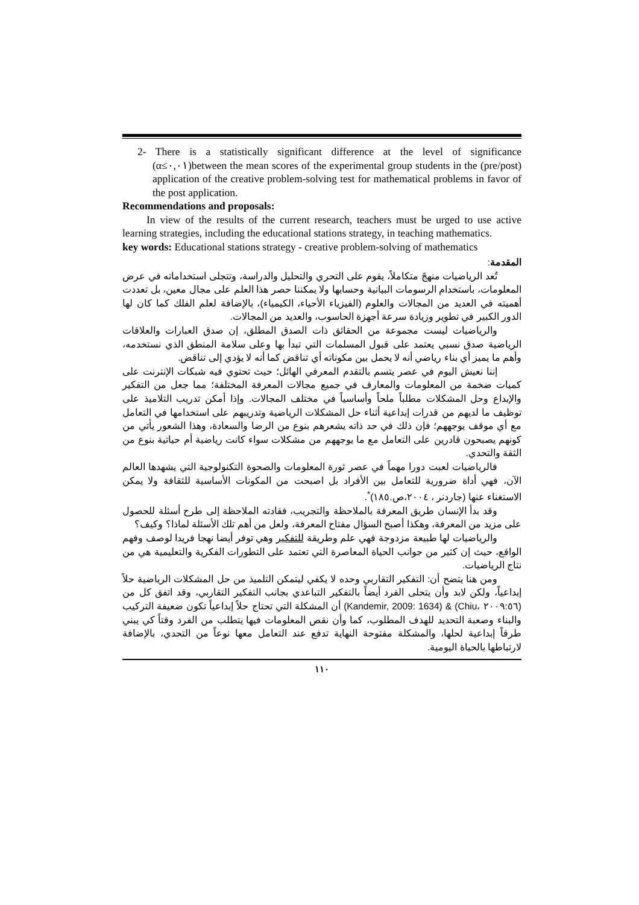2- There is a statistically significant difference at the level of significance (α≤٠,٠١)between the mean scores of the experimental group students in the (pre/post) application of the creative problem-solving test for mathematical problems in favor of the post application.
Recommendations and proposals:
In view of the results of the current research, teachers must be urged to use active learning strategies, including the educational stations strategy, in teaching mathematics.
key words: Educational stations strategy - creative problem-solving of mathematics
المقدمة:
تُعد الرياضيات منهجً متكاملاً، يقوم على التحري والتحليل والدراسة، وتتجلى استخداماته في عرض المعلومات، باستخدام الرسومات البيانية وحسابها ولا يمكننا حصر هذا العلم على مجال معين، بل تعددت أهميته في العديد من المجالات والعلوم (الفيزياء الأحياء، الكيمياء)، بالإضافة لعلم الفلك كما كان لها الدور الكبير في تطوير وزيادة سرعة أجهزة الحاسوب، والعديد من المجالات.
والرياضيات ليست مجموعة من الحقائق ذات الصدق المطلق، إن صدق العبارات والعلاقات الرياضية صدق نسبي يعتمد على قبول المسلمات التي تبدأ بها وعلى سلامة المنطق الذي نستخدمه، وأهم ما يميز أي بناء رياضي أنه لا يحمل بين مكوناته أي تناقض كما أنه لا يؤدي إلى تناقض.
إننا نعيش اليوم في عصر يتسم بالتقدم المعرفي الهائل؛ حيث تحتوي فيه شبكات الإنترنت على كميات ضخمة من المعلومات والمعارف في جميع مجالات المعرفة المختلفة؛ مما جعل من التفكير والإبداع وحل المشكلات مطلباً ملحاً وأساسياً في مختلف المجالات. وإذا أمكن تدريب التلاميذ على توظيف ما لديهم من قدرات إبداعية أثناء حل المشكلات الرياضية وتدريبهم على استخدامها في التعامل مع أي موقف يوجههم؛ فإن ذلك في حد ذاته يشعرهم بنوع من الرضا والسعادة، وهذا الشعور يأتي من كونهم يصبحون قادرين على التعامل مع ما يوجههم من مشكلات سواء كانت رياضية أم حياتية بنوع من الثقة والتحدي.
فالرياضيات لعبت دورا مهماً في عصر ثورة المعلومات والصحوة التكنولوجية التي يشهدها العالم الآن، فهي أداة ضرورية للتعامل بين الأفراد بل اصبحت من المكونات الأساسية للثقافة ولا يمكن الاستغناء عنها (جاردنر ، ٢٠٠٤،ص.١٨٥)<sup>*</sup>.
وقد بدأ الإنسان طريق المعرفة بالملاحظة والتجريب، فقادته الملاحظة إلى طرح أسئلة للحصول على مزيد من المعرفة، وهكذا أصبح السؤال مفتاح المعرفة، ولعل من أهم تلك الأسئلة لماذا؟ وكيف؟
والرياضيات لها طبيعة مزدوجة فهي علم وطريقة للتفكير وهي توفر أيضا نهجا فريدا لوصف وفهم الواقع، حيث إن كثير من جوانب الحياة المعاصرة التي تعتمد على التطورات الفكرية والتعليمية هي من نتاج الرياضيات.
ومن هنا يتضح أن: التفكير التقاربي وحده لا يكفي ليتمكن التلميذ من حل المشكلات الرياضية حلاً إبداعياً، ولكن لابد وأن يتحلى الفرد أيضاً بالتفكير التباعدي بجانب التفكير التقاربي، وقد اتفق كل من (Kandemir, 2009: 1634) & (Chiu، ٢٠٠٩:٥٦) أن المشكلة التي تحتاج حلاً إبداعياً تكون ضعيفة التركيب والبناء وصعبة التحديد للهدف المطلوب، كما وأن نقص المعلومات فيها يتطلب من الفرد وقتاً كي يبني طرقاً إبداعية لحلها، والمشكلة مفتوحة النهاية تدفع عند التعامل معها نوعاً من التحدي، بالإضافة لارتباطها بالحياة اليومية.
١١٠